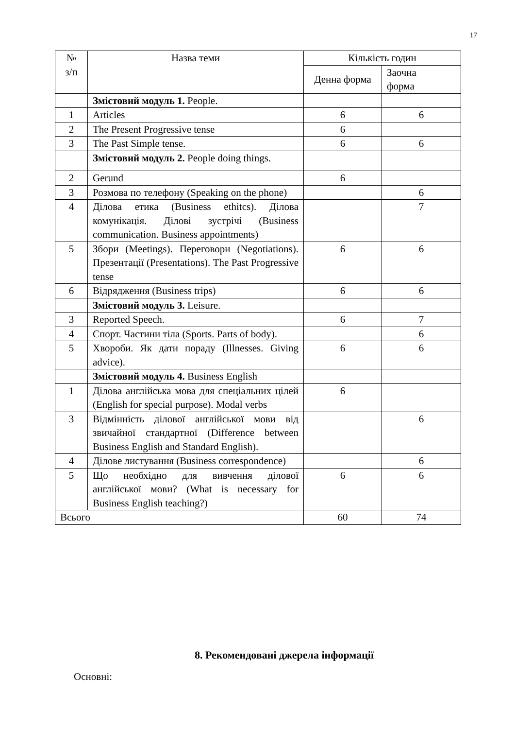17
| № з/п | Назва теми | Кількість годин | |
| --- | --- | --- | --- |
| | | Денна форма | Заочна форма |
| | Змістовий модуль 1. People. | | |
| 1 | Articles | 6 | 6 |
| 2 | The Present Progressive tense | 6 | |
| 3 | The Past Simple tense. | 6 | 6 |
| | Змістовий модуль 2. People doing things. | | |
| 2 | Gerund | 6 | |
| 3 | Розмова по телефону (Speaking on the phone) | | 6 |
| 4 | Ділова етика (Business ethitcs). Ділова комунікація. Ділові зустрічі (Business communication. Business appointments) | | 7 |
| 5 | Збори (Meetings). Переговори (Negotiations). Презентації (Presentations). The Past Progressive tense | 6 | 6 |
| 6 | Відрядження (Business trips) | 6 | 6 |
| | Змістовий модуль 3. Leisure. | | |
| 3 | Reported Speech. | 6 | 7 |
| 4 | Спорт. Частини тіла (Sports. Parts of body). | | 6 |
| 5 | Хвороби. Як дати пораду (Illnesses. Giving advice). | 6 | 6 |
| | Змістовий модуль 4. Business English | | |
| 1 | Ділова англійська мова для спеціальних цілей (English for special purpose). Modal verbs | 6 | |
| 3 | Відмінність ділової англійської мови від звичайної стандартної (Difference between Business English and Standard English). | | 6 |
| 4 | Ділове листування (Business correspondence) | | 6 |
| 5 | Що необхідно для вивчення ділової англійської мови? (What is necessary for Business English teaching?) | 6 | 6 |
| Всього | | 60 | 74 |
8. Рекомендовані джерела інформації
Основні: